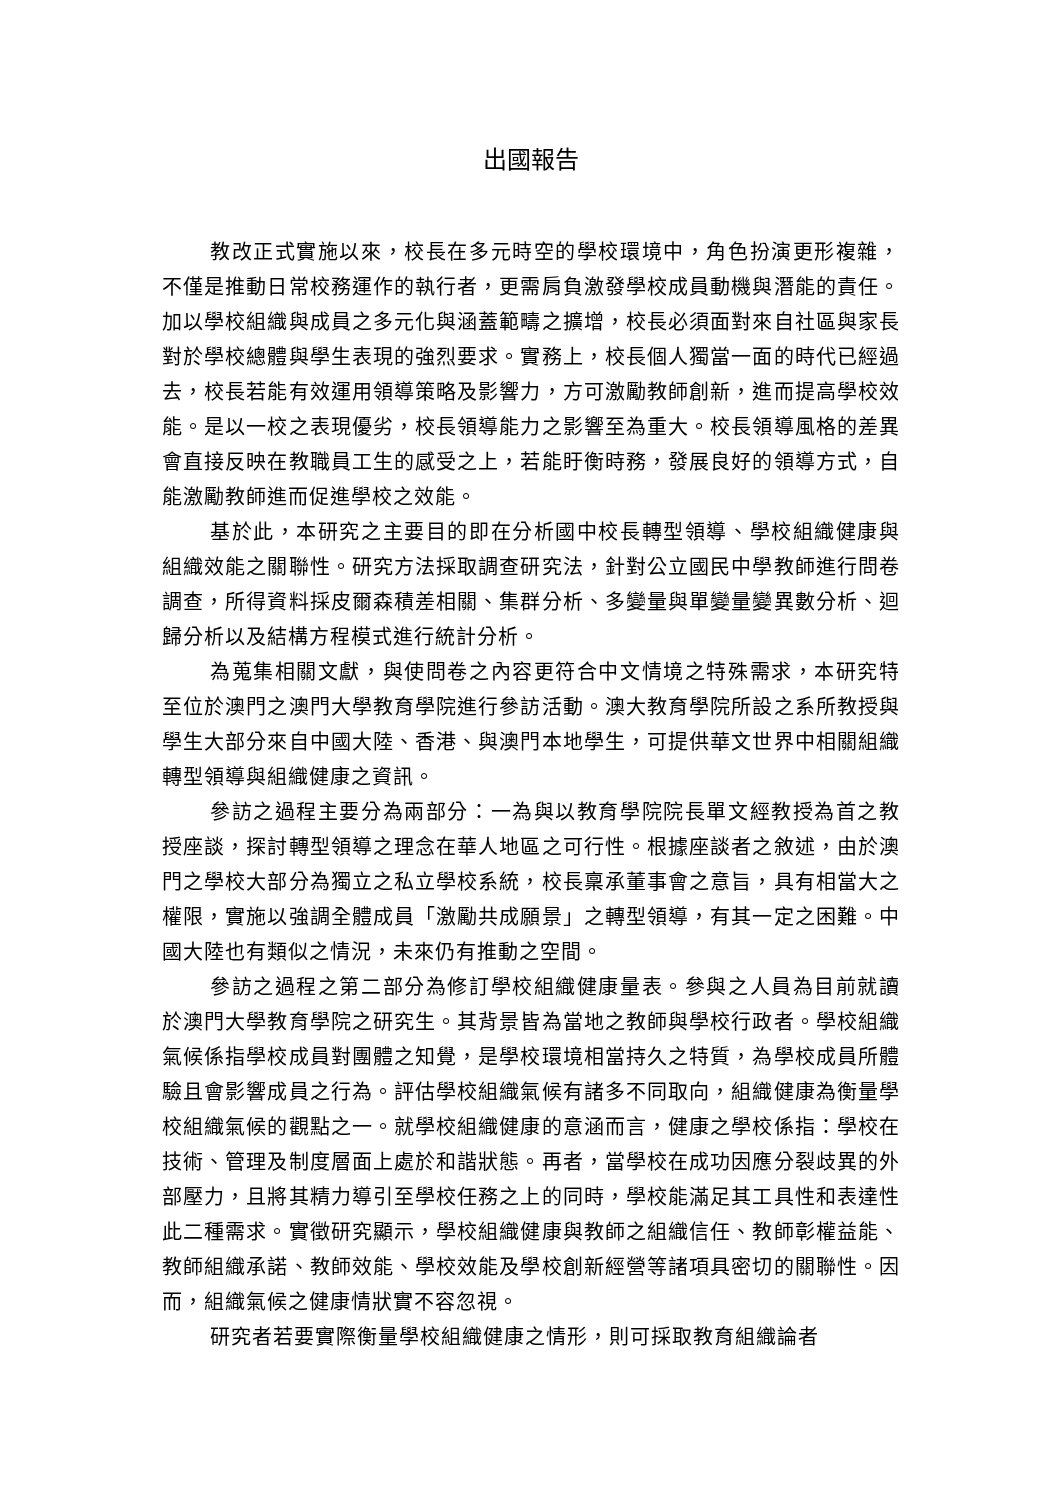出國報告
教改正式實施以來，校長在多元時空的學校環境中，角色扮演更形複雜，不僅是推動日常校務運作的執行者，更需肩負激發學校成員動機與潛能的責任。加以學校組織與成員之多元化與涵蓋範疇之擴增，校長必須面對來自社區與家長對於學校總體與學生表現的強烈要求。實務上，校長個人獨當一面的時代已經過去，校長若能有效運用領導策略及影響力，方可激勵教師創新，進而提高學校效能。是以一校之表現優劣，校長領導能力之影響至為重大。校長領導風格的差異會直接反映在教職員工生的感受之上，若能盱衡時務，發展良好的領導方式，自能激勵教師進而促進學校之效能。
基於此，本研究之主要目的即在分析國中校長轉型領導、學校組織健康與組織效能之關聯性。研究方法採取調查研究法，針對公立國民中學教師進行問卷調查，所得資料採皮爾森積差相關、集群分析、多變量與單變量變異數分析、迴歸分析以及結構方程模式進行統計分析。
為蒐集相關文獻，與使問卷之內容更符合中文情境之特殊需求，本研究特至位於澳門之澳門大學教育學院進行參訪活動。澳大教育學院所設之系所教授與學生大部分來自中國大陸、香港、與澳門本地學生，可提供華文世界中相關組織轉型領導與組織健康之資訊。
參訪之過程主要分為兩部分：一為與以教育學院院長單文經教授為首之教授座談，探討轉型領導之理念在華人地區之可行性。根據座談者之敘述，由於澳門之學校大部分為獨立之私立學校系統，校長稟承董事會之意旨，具有相當大之權限，實施以強調全體成員「激勵共成願景」之轉型領導，有其一定之困難。中國大陸也有類似之情況，未來仍有推動之空間。
參訪之過程之第二部分為修訂學校組織健康量表。參與之人員為目前就讀於澳門大學教育學院之研究生。其背景皆為當地之教師與學校行政者。學校組織氣候係指學校成員對團體之知覺，是學校環境相當持久之特質，為學校成員所體驗且會影響成員之行為。評估學校組織氣候有諸多不同取向，組織健康為衡量學校組織氣候的觀點之一。就學校組織健康的意涵而言，健康之學校係指：學校在技術、管理及制度層面上處於和諧狀態。再者，當學校在成功因應分裂歧異的外部壓力，且將其精力導引至學校任務之上的同時，學校能滿足其工具性和表達性此二種需求。實徵研究顯示，學校組織健康與教師之組織信任、教師彰權益能、教師組織承諾、教師效能、學校效能及學校創新經營等諸項具密切的關聯性。因而，組織氣候之健康情狀實不容忽視。
研究者若要實際衡量學校組織健康之情形，則可採取教育組織論者